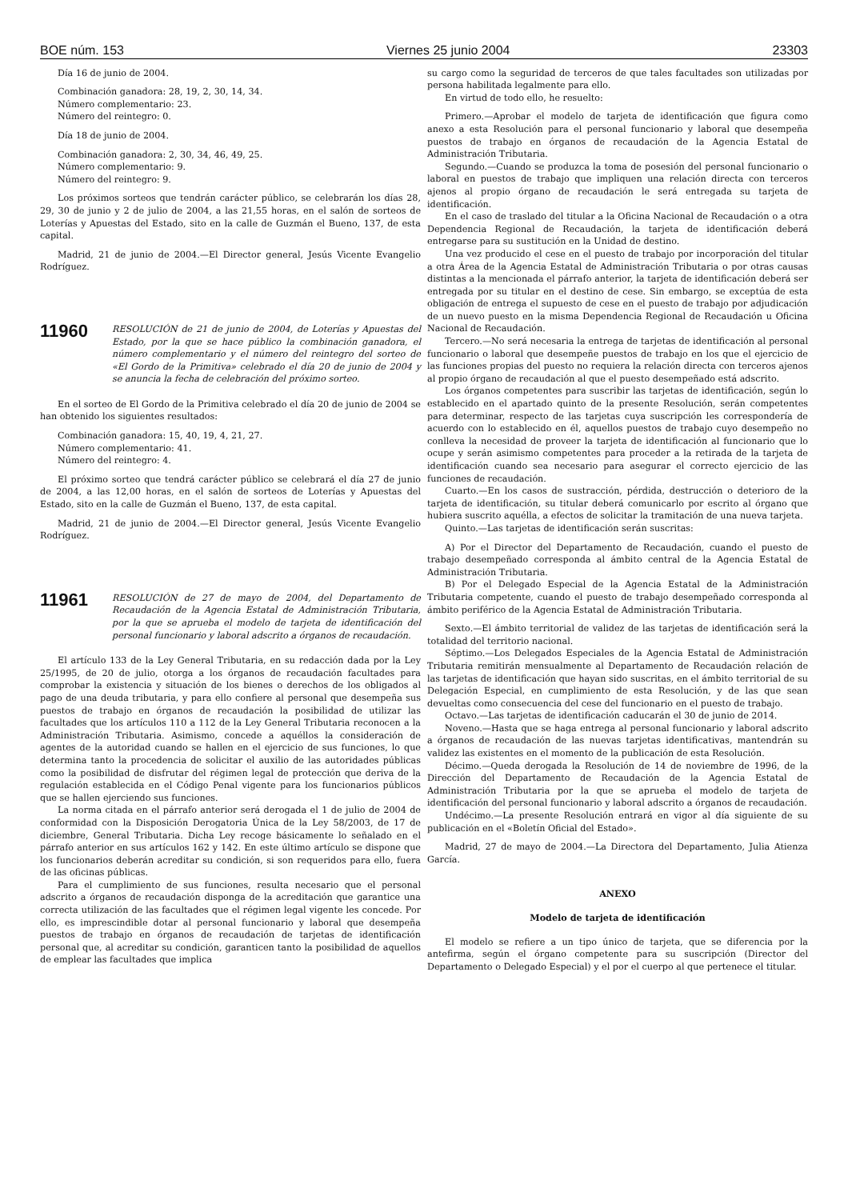BOE núm. 153 Viernes 25 junio 2004 23303
Día 16 de junio de 2004.
Combinación ganadora: 28, 19, 2, 30, 14, 34.
Número complementario: 23.
Número del reintegro: 0.
Día 18 de junio de 2004.
Combinación ganadora: 2, 30, 34, 46, 49, 25.
Número complementario: 9.
Número del reintegro: 9.
Los próximos sorteos que tendrán carácter público, se celebrarán los días 28, 29, 30 de junio y 2 de julio de 2004, a las 21,55 horas, en el salón de sorteos de Loterías y Apuestas del Estado, sito en la calle de Guzmán el Bueno, 137, de esta capital.
Madrid, 21 de junio de 2004.—El Director general, Jesús Vicente Evangelio Rodríguez.
11960
RESOLUCIÓN de 21 de junio de 2004, de Loterías y Apuestas del Estado, por la que se hace público la combinación ganadora, el número complementario y el número del reintegro del sorteo de «El Gordo de la Primitiva» celebrado el día 20 de junio de 2004 y se anuncia la fecha de celebración del próximo sorteo.
En el sorteo de El Gordo de la Primitiva celebrado el día 20 de junio de 2004 se han obtenido los siguientes resultados:
Combinación ganadora: 15, 40, 19, 4, 21, 27.
Número complementario: 41.
Número del reintegro: 4.
El próximo sorteo que tendrá carácter público se celebrará el día 27 de junio de 2004, a las 12,00 horas, en el salón de sorteos de Loterías y Apuestas del Estado, sito en la calle de Guzmán el Bueno, 137, de esta capital.
Madrid, 21 de junio de 2004.—El Director general, Jesús Vicente Evangelio Rodríguez.
11961
RESOLUCIÓN de 27 de mayo de 2004, del Departamento de Recaudación de la Agencia Estatal de Administración Tributaria, por la que se aprueba el modelo de tarjeta de identificación del personal funcionario y laboral adscrito a órganos de recaudación.
El artículo 133 de la Ley General Tributaria, en su redacción dada por la Ley 25/1995, de 20 de julio, otorga a los órganos de recaudación facultades para comprobar la existencia y situación de los bienes o derechos de los obligados al pago de una deuda tributaria, y para ello confiere al personal que desempeña sus puestos de trabajo en órganos de recaudación la posibilidad de utilizar las facultades que los artículos 110 a 112 de la Ley General Tributaria reconocen a la Administración Tributaria. Asimismo, concede a aquéllos la consideración de agentes de la autoridad cuando se hallen en el ejercicio de sus funciones, lo que determina tanto la procedencia de solicitar el auxilio de las autoridades públicas como la posibilidad de disfrutar del régimen legal de protección que deriva de la regulación establecida en el Código Penal vigente para los funcionarios públicos que se hallen ejerciendo sus funciones.
La norma citada en el párrafo anterior será derogada el 1 de julio de 2004 de conformidad con la Disposición Derogatoria Única de la Ley 58/2003, de 17 de diciembre, General Tributaria. Dicha Ley recoge básicamente lo señalado en el párrafo anterior en sus artículos 162 y 142. En este último artículo se dispone que los funcionarios deberán acreditar su condición, si son requeridos para ello, fuera de las oficinas públicas.
Para el cumplimiento de sus funciones, resulta necesario que el personal adscrito a órganos de recaudación disponga de la acreditación que garantice una correcta utilización de las facultades que el régimen legal vigente les concede. Por ello, es imprescindible dotar al personal funcionario y laboral que desempeña puestos de trabajo en órganos de recaudación de tarjetas de identificación personal que, al acreditar su condición, garanticen tanto la posibilidad de aquellos de emplear las facultades que implica
su cargo como la seguridad de terceros de que tales facultades son utilizadas por persona habilitada legalmente para ello.
En virtud de todo ello, he resuelto:
Primero.—Aprobar el modelo de tarjeta de identificación que figura como anexo a esta Resolución para el personal funcionario y laboral que desempeña puestos de trabajo en órganos de recaudación de la Agencia Estatal de Administración Tributaria.
Segundo.—Cuando se produzca la toma de posesión del personal funcionario o laboral en puestos de trabajo que impliquen una relación directa con terceros ajenos al propio órgano de recaudación le será entregada su tarjeta de identificación.
En el caso de traslado del titular a la Oficina Nacional de Recaudación o a otra Dependencia Regional de Recaudación, la tarjeta de identificación deberá entregarse para su sustitución en la Unidad de destino.
Una vez producido el cese en el puesto de trabajo por incorporación del titular a otra Área de la Agencia Estatal de Administración Tributaria o por otras causas distintas a la mencionada el párrafo anterior, la tarjeta de identificación deberá ser entregada por su titular en el destino de cese. Sin embargo, se exceptúa de esta obligación de entrega el supuesto de cese en el puesto de trabajo por adjudicación de un nuevo puesto en la misma Dependencia Regional de Recaudación u Oficina Nacional de Recaudación.
Tercero.—No será necesaria la entrega de tarjetas de identificación al personal funcionario o laboral que desempeñe puestos de trabajo en los que el ejercicio de las funciones propias del puesto no requiera la relación directa con terceros ajenos al propio órgano de recaudación al que el puesto desempeñado está adscrito.
Los órganos competentes para suscribir las tarjetas de identificación, según lo establecido en el apartado quinto de la presente Resolución, serán competentes para determinar, respecto de las tarjetas cuya suscripción les correspondería de acuerdo con lo establecido en él, aquellos puestos de trabajo cuyo desempeño no conlleva la necesidad de proveer la tarjeta de identificación al funcionario que lo ocupe y serán asimismo competentes para proceder a la retirada de la tarjeta de identificación cuando sea necesario para asegurar el correcto ejercicio de las funciones de recaudación.
Cuarto.—En los casos de sustracción, pérdida, destrucción o deterioro de la tarjeta de identificación, su titular deberá comunicarlo por escrito al órgano que hubiera suscrito aquélla, a efectos de solicitar la tramitación de una nueva tarjeta.
Quinto.—Las tarjetas de identificación serán suscritas:
A) Por el Director del Departamento de Recaudación, cuando el puesto de trabajo desempeñado corresponda al ámbito central de la Agencia Estatal de Administración Tributaria.
B) Por el Delegado Especial de la Agencia Estatal de la Administración Tributaria competente, cuando el puesto de trabajo desempeñado corresponda al ámbito periférico de la Agencia Estatal de Administración Tributaria.
Sexto.—El ámbito territorial de validez de las tarjetas de identificación será la totalidad del territorio nacional.
Séptimo.—Los Delegados Especiales de la Agencia Estatal de Administración Tributaria remitirán mensualmente al Departamento de Recaudación relación de las tarjetas de identificación que hayan sido suscritas, en el ámbito territorial de su Delegación Especial, en cumplimiento de esta Resolución, y de las que sean devueltas como consecuencia del cese del funcionario en el puesto de trabajo.
Octavo.—Las tarjetas de identificación caducarán el 30 de junio de 2014.
Noveno.—Hasta que se haga entrega al personal funcionario y laboral adscrito a órganos de recaudación de las nuevas tarjetas identificativas, mantendrán su validez las existentes en el momento de la publicación de esta Resolución.
Décimo.—Queda derogada la Resolución de 14 de noviembre de 1996, de la Dirección del Departamento de Recaudación de la Agencia Estatal de Administración Tributaria por la que se aprueba el modelo de tarjeta de identificación del personal funcionario y laboral adscrito a órganos de recaudación.
Undécimo.—La presente Resolución entrará en vigor al día siguiente de su publicación en el «Boletín Oficial del Estado».
Madrid, 27 de mayo de 2004.—La Directora del Departamento, Julia Atienza García.
ANEXO
Modelo de tarjeta de identificación
El modelo se refiere a un tipo único de tarjeta, que se diferencia por la antefirma, según el órgano competente para su suscripción (Director del Departamento o Delegado Especial) y el por el cuerpo al que pertenece el titular.